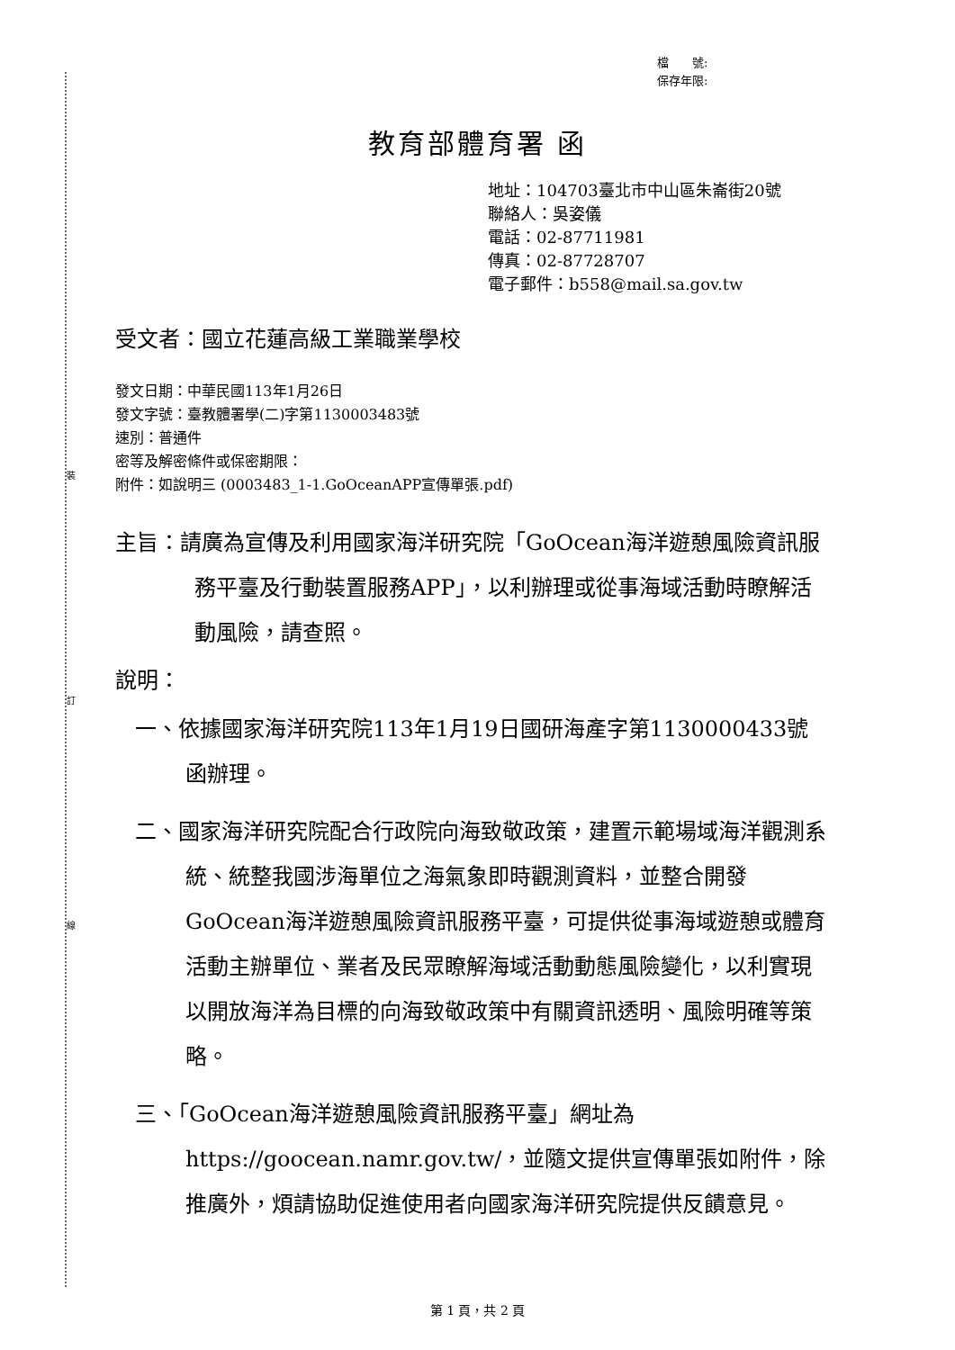裝
訂
線
檔　　號:
保存年限:
教育部體育署 函
地址：104703臺北市中山區朱崙街20號
聯絡人：吳姿儀
電話：02-87711981
傳真：02-87728707
電子郵件：b558@mail.sa.gov.tw
受文者：國立花蓮高級工業職業學校
發文日期：中華民國113年1月26日
發文字號：臺教體署學(二)字第1130003483號
速別：普通件
密等及解密條件或保密期限：
附件：如說明三 (0003483_1-1.GoOceanAPP宣傳單張.pdf)
主旨：請廣為宣傳及利用國家海洋研究院「GoOcean海洋遊憩風險資訊服務平臺及行動裝置服務APP」，以利辦理或從事海域活動時瞭解活動風險，請查照。
說明：
一、依據國家海洋研究院113年1月19日國研海產字第1130000433號函辦理。
二、國家海洋研究院配合行政院向海致敬政策，建置示範場域海洋觀測系統、統整我國涉海單位之海氣象即時觀測資料，並整合開發GoOcean海洋遊憩風險資訊服務平臺，可提供從事海域遊憩或體育活動主辦單位、業者及民眾瞭解海域活動動態風險變化，以利實現以開放海洋為目標的向海致敬政策中有關資訊透明、風險明確等策略。
三、「GoOcean海洋遊憩風險資訊服務平臺」網址為https://goocean.namr.gov.tw/，並隨文提供宣傳單張如附件，除推廣外，煩請協助促進使用者向國家海洋研究院提供反饋意見。
第 1 頁，共 2 頁